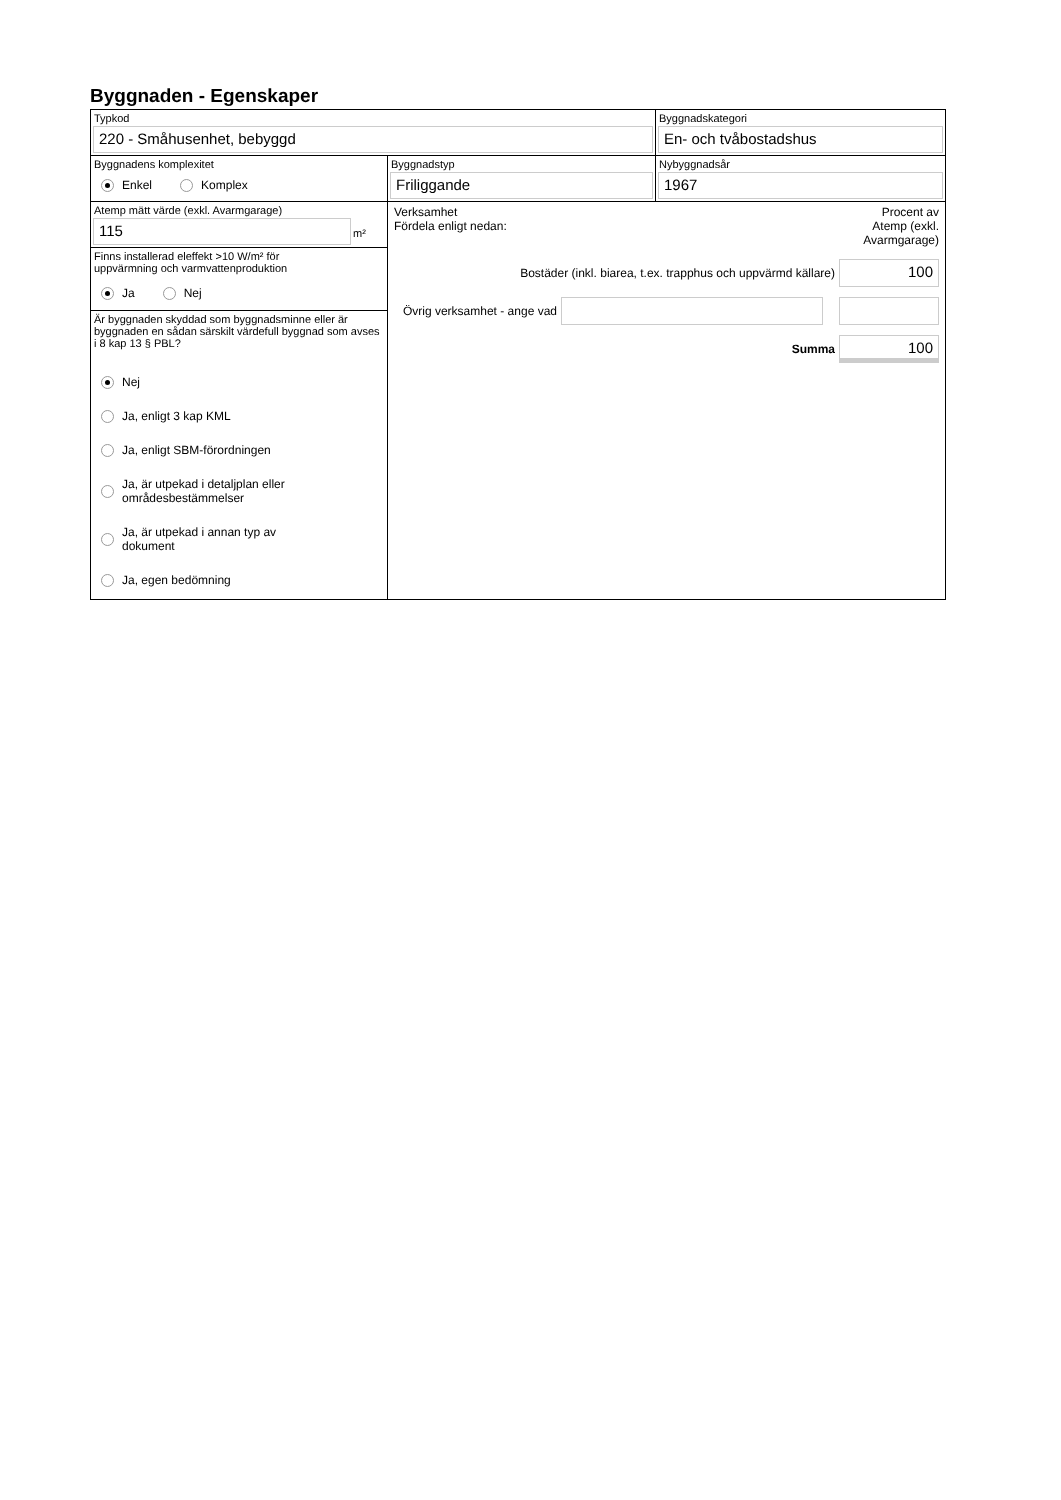Byggnaden - Egenskaper
Typkod
220 - Småhusenhet, bebyggd
Byggnadskategori
En- och tvåbostadshus
Byggnadens komplexitet
Enkel Komplex
Byggnadstyp
Friliggande
Nybyggnadsår
1967
Atemp mätt värde (exkl. Avarmgarage)
115
m²
Finns installerad eleffekt >10 W/m² för
uppvärmning och varmvattenproduktion
Ja Nej
Är byggnaden skyddad som byggnadsminne eller är byggnaden en sådan särskilt värdefull byggnad som avses i 8 kap 13 § PBL?
Nej
Ja, enligt 3 kap KML
Ja, enligt SBM-förordningen
Ja, är utpekad i detaljplan eller
områdesbestämmelser
Ja, är utpekad i annan typ av
dokument
Ja, egen bedömning
Verksamhet
Fördela enligt nedan:
Procent av
Atemp (exkl.
Avarmgarage)
Bostäder (inkl. biarea, t.ex. trapphus och uppvärmd källare)
100
Övrig verksamhet - ange vad
Summa
100